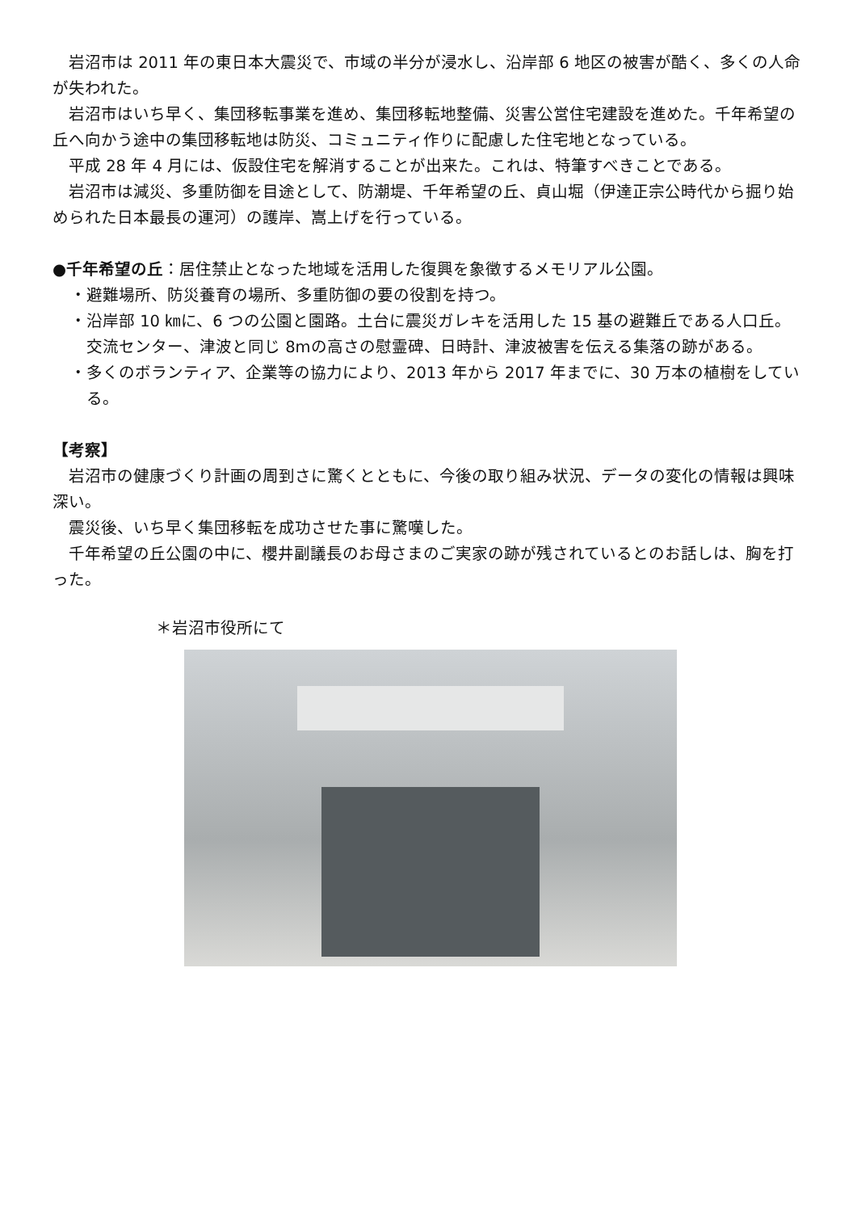岩沼市は 2011 年の東日本大震災で、市域の半分が浸水し、沿岸部 6 地区の被害が酷く、多くの人命が失われた。
岩沼市はいち早く、集団移転事業を進め、集団移転地整備、災害公営住宅建設を進めた。千年希望の丘へ向かう途中の集団移転地は防災、コミュニティ作りに配慮した住宅地となっている。
平成 28 年 4 月には、仮設住宅を解消することが出来た。これは、特筆すべきことである。
岩沼市は減災、多重防御を目途として、防潮堤、千年希望の丘、貞山堀（伊達正宗公時代から掘り始められた日本最長の運河）の護岸、嵩上げを行っている。
●千年希望の丘：居住禁止となった地域を活用した復興を象徴するメモリアル公園。
・避難場所、防災養育の場所、多重防御の要の役割を持つ。
・沿岸部 10 ㎞に、6 つの公園と園路。土台に震災ガレキを活用した 15 基の避難丘である人口丘。
交流センター、津波と同じ 8mの高さの慰霊碑、日時計、津波被害を伝える集落の跡がある。
・多くのボランティア、企業等の協力により、2013 年から 2017 年までに、30 万本の植樹をしている。
【考察】
岩沼市の健康づくり計画の周到さに驚くとともに、今後の取り組み状況、データの変化の情報は興味深い。
震災後、いち早く集団移転を成功させた事に驚嘆した。
千年希望の丘公園の中に、櫻井副議長のお母さまのご実家の跡が残されているとのお話しは、胸を打った。
＊岩沼市役所にて